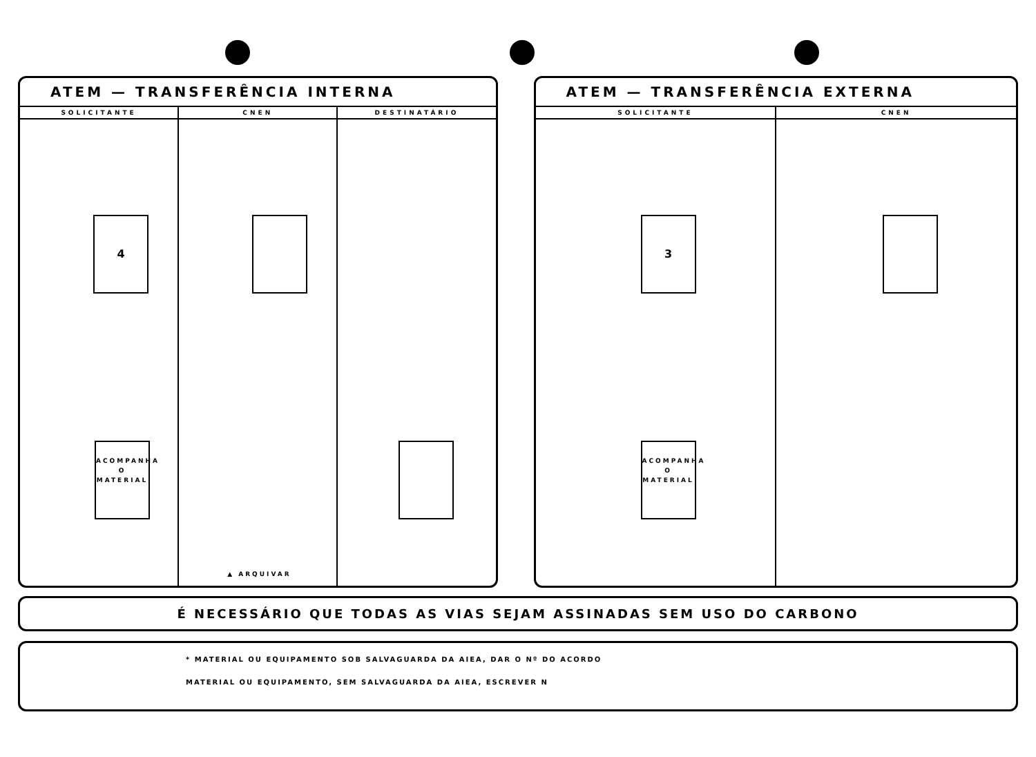ATEM — TRANSFERÊNCIA INTERNA
SOLICITANTE CNEN DESTINATÁRIO
4
ACOMPANHA O MATERIAL
▲ ARQUIVAR
ATEM — TRANSFERÊNCIA EXTERNA
SOLICITANTE CNEN
3
ACOMPANHA O MATERIAL
É NECESSÁRIO QUE TODAS AS VIAS SEJAM ASSINADAS SEM USO DO CARBONO
* MATERIAL OU EQUIPAMENTO SOB SALVAGUARDA DA AIEA, DAR O Nº DO ACORDO
MATERIAL OU EQUIPAMENTO, SEM SALVAGUARDA DA AIEA, ESCREVER N